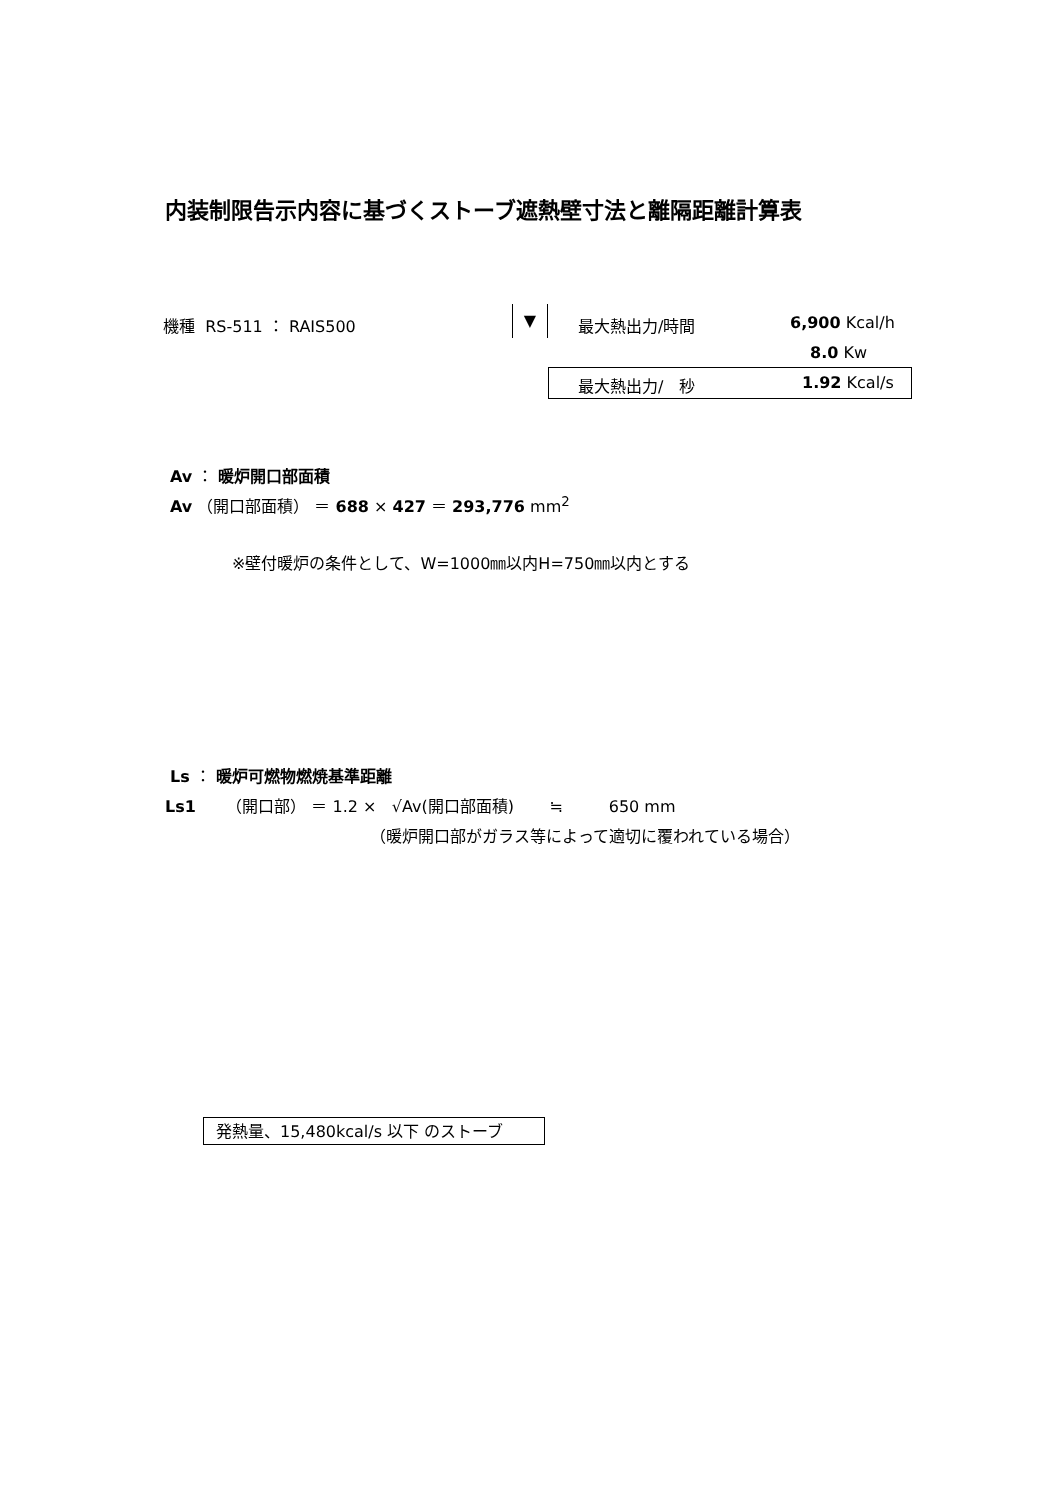内装制限告示内容に基づくストーブ遮熱壁寸法と離隔距離計算表
機種 RS-511 ： RAIS500 ▼ 最大熱出力/時間 6,900 Kcal/h
8.0 Kw
最大熱出力/　秒 1.92 Kcal/s
Av ： 暖炉開口部面積
Av （開口部面積） ＝ 688 × 427 ＝ 293,776 mm<sup>2</sup>
※壁付暖炉の条件として、W=1000㎜以内H=750㎜以内とする
Ls ： 暖炉可燃物燃焼基準距離
Ls1 （開口部） ＝ 1.2 × √Av(開口部面積) ≒ 650 mm
（暖炉開口部がガラス等によって適切に覆われている場合）
発熱量、15,480kcal/s 以下 のストーブ